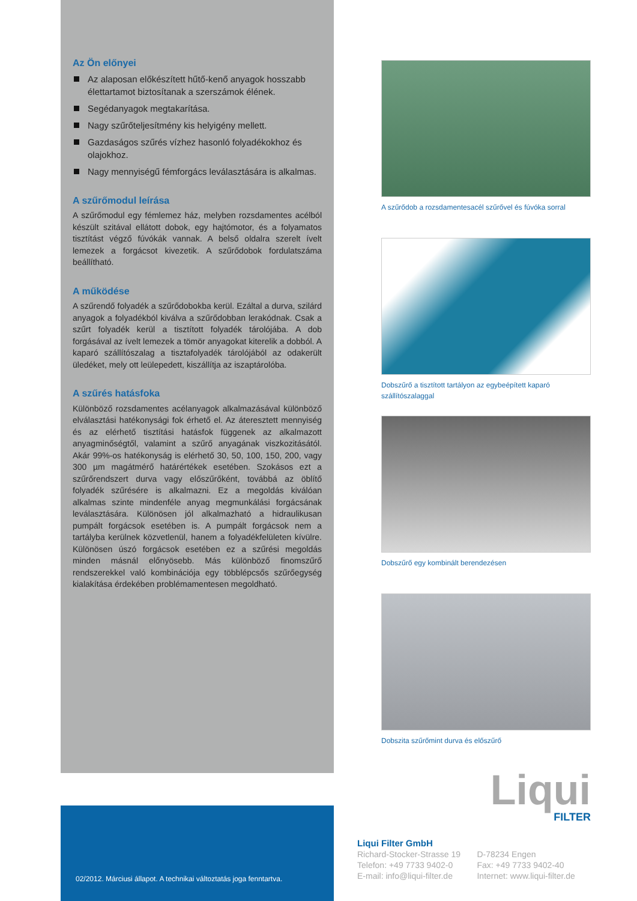Az Ön előnyei
Az alaposan előkészített hűtő-kenő anyagok hosszabb élettartamot biztosítanak a szerszámok élének.
Segédanyagok megtakarítása.
Nagy szűrőteljesítmény kis helyigény mellett.
Gazdaságos szűrés vízhez hasonló folyadékokhoz és olajokhoz.
Nagy mennyiségű fémforgács leválasztására is alkalmas.
A szűrőmodul leírása
A szűrőmodul egy fémlemez ház, melyben rozsdamentes acélból készült szitával ellátott dobok, egy hajtómotor, és a folyamatos tisztítást végző fúvókák vannak. A belső oldalra szerelt ívelt lemezek a forgácsot kivezetik. A szűrődobok fordulatszáma beállítható.
A működése
A szűrendő folyadék a szűrődobokba kerül. Ezáltal a durva, szilárd anyagok a folyadékból kiválva a szűrődobban lerakódnak. Csak a szűrt folyadék kerül a tisztított folyadék tárolójába. A dob forgásával az ívelt lemezek a tömör anyagokat kiterelik a dobból. A kaparó szállítószalag a tisztafolyadék tárolójából az odakerült üledéket, mely ott leülepedett, kiszállítja az iszaptárolóba.
A szűrés hatásfoka
Különböző rozsdamentes acélanyagok alkalmazásával különböző elválasztási hatékonysági fok érhető el. Az áteresztett mennyiség és az elérhető tisztítási hatásfok függenek az alkalmazott anyagminőségtől, valamint a szűrő anyagának viszkozitásától. Akár 99%-os hatékonyság is elérhető 30, 50, 100, 150, 200, vagy 300 µm magátmérő határértékek esetében. Szokásos ezt a szűrőrendszert durva vagy előszűrőként, továbbá az öblítő folyadék szűrésére is alkalmazni. Ez a megoldás kiválóan alkalmas szinte mindenféle anyag megmunkálási forgácsának leválasztására. Különösen jól alkalmazható a hidraulikusan pumpált forgácsok esetében is. A pumpált forgácsok nem a tartályba kerülnek közvetlenül, hanem a folyadékfelületen kívülre. Különösen úszó forgácsok esetében ez a szűrési megoldás minden másnál előnyösebb. Más különböző finomszűrő rendszerekkel való kombinációja egy többlépcsős szűrőegység kialakítása érdekében problémamentesen megoldható.
A szűrődob a rozsdamentesacél szűrővel és fúvóka sorral
Dobszűrő a tisztított tartályon az egybeépített kaparó szállítószalaggal
Dobszűrő egy kombinált berendezésen
Dobszita szűrőmint durva és előszűrő
Liqui
FILTER
02/2012. Márciusi állapot. A technikai változtatás joga fenntartva.
Liqui Filter GmbH
| Richard-Stocker-Strasse 19 | D-78234 Engen |
| Telefon: +49 7733 9402-0 | Fax: +49 7733 9402-40 |
| E-mail: info@liqui-filter.de | Internet: www.liqui-filter.de |